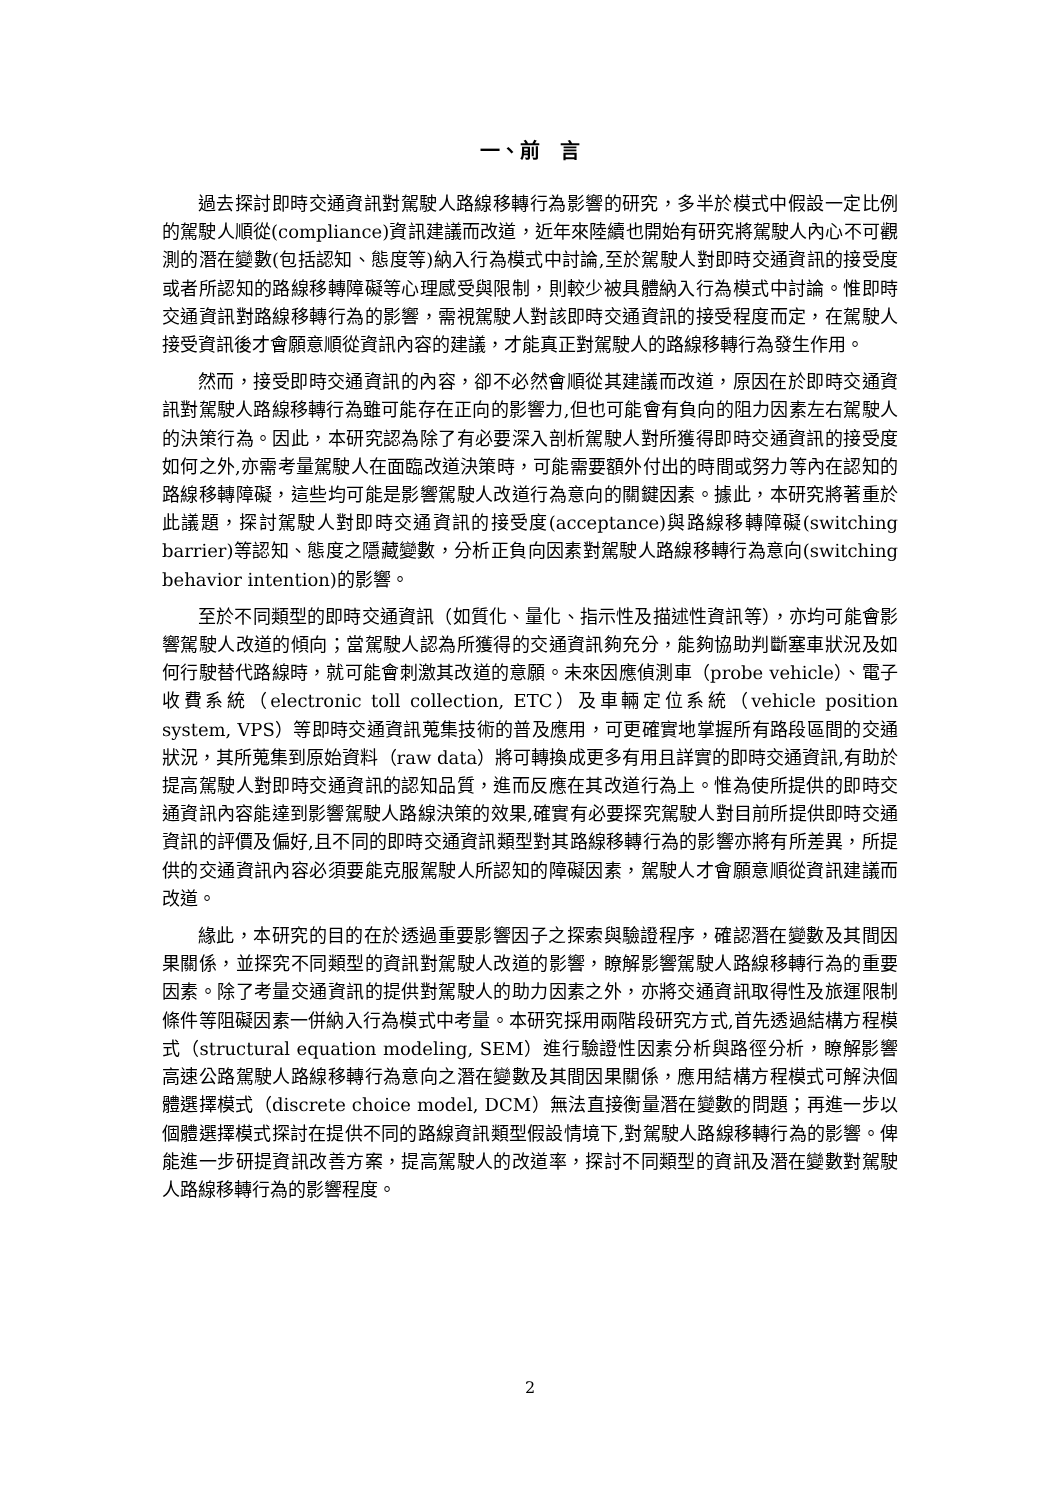一、前　言
過去探討即時交通資訊對駕駛人路線移轉行為影響的研究，多半於模式中假設一定比例的駕駛人順從(compliance)資訊建議而改道，近年來陸續也開始有研究將駕駛人內心不可觀測的潛在變數(包括認知、態度等)納入行為模式中討論,至於駕駛人對即時交通資訊的接受度或者所認知的路線移轉障礙等心理感受與限制，則較少被具體納入行為模式中討論。惟即時交通資訊對路線移轉行為的影響，需視駕駛人對該即時交通資訊的接受程度而定，在駕駛人接受資訊後才會願意順從資訊內容的建議，才能真正對駕駛人的路線移轉行為發生作用。
然而，接受即時交通資訊的內容，卻不必然會順從其建議而改道，原因在於即時交通資訊對駕駛人路線移轉行為雖可能存在正向的影響力,但也可能會有負向的阻力因素左右駕駛人的決策行為。因此，本研究認為除了有必要深入剖析駕駛人對所獲得即時交通資訊的接受度如何之外,亦需考量駕駛人在面臨改道決策時，可能需要額外付出的時間或努力等內在認知的路線移轉障礙，這些均可能是影響駕駛人改道行為意向的關鍵因素。據此，本研究將著重於此議題，探討駕駛人對即時交通資訊的接受度(acceptance)與路線移轉障礙(switching barrier)等認知、態度之隱藏變數，分析正負向因素對駕駛人路線移轉行為意向(switching behavior intention)的影響。
至於不同類型的即時交通資訊（如質化、量化、指示性及描述性資訊等），亦均可能會影響駕駛人改道的傾向；當駕駛人認為所獲得的交通資訊夠充分，能夠協助判斷塞車狀況及如何行駛替代路線時，就可能會刺激其改道的意願。未來因應偵測車（probe vehicle）、電子收費系統（electronic toll collection, ETC）及車輛定位系統（vehicle position system, VPS）等即時交通資訊蒐集技術的普及應用，可更確實地掌握所有路段區間的交通狀況，其所蒐集到原始資料（raw data）將可轉換成更多有用且詳實的即時交通資訊,有助於提高駕駛人對即時交通資訊的認知品質，進而反應在其改道行為上。惟為使所提供的即時交通資訊內容能達到影響駕駛人路線決策的效果,確實有必要探究駕駛人對目前所提供即時交通資訊的評價及偏好,且不同的即時交通資訊類型對其路線移轉行為的影響亦將有所差異，所提供的交通資訊內容必須要能克服駕駛人所認知的障礙因素，駕駛人才會願意順從資訊建議而改道。
緣此，本研究的目的在於透過重要影響因子之探索與驗證程序，確認潛在變數及其間因果關係，並探究不同類型的資訊對駕駛人改道的影響，瞭解影響駕駛人路線移轉行為的重要因素。除了考量交通資訊的提供對駕駛人的助力因素之外，亦將交通資訊取得性及旅運限制條件等阻礙因素一併納入行為模式中考量。本研究採用兩階段研究方式,首先透過結構方程模式（structural equation modeling, SEM）進行驗證性因素分析與路徑分析，瞭解影響高速公路駕駛人路線移轉行為意向之潛在變數及其間因果關係，應用結構方程模式可解決個體選擇模式（discrete choice model, DCM）無法直接衡量潛在變數的問題；再進一步以個體選擇模式探討在提供不同的路線資訊類型假設情境下,對駕駛人路線移轉行為的影響。俾能進一步研提資訊改善方案，提高駕駛人的改道率，探討不同類型的資訊及潛在變數對駕駛人路線移轉行為的影響程度。
2